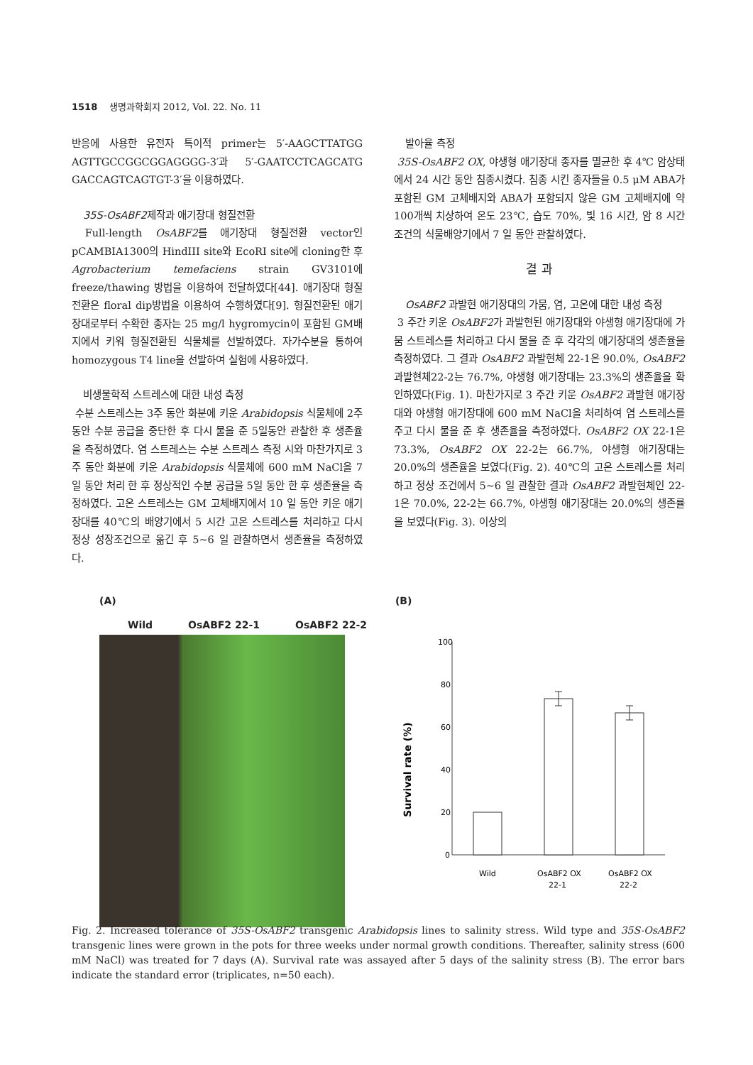1518 생명과학회지 2012, Vol. 22. No. 11
반응에 사용한 유전자 특이적 primer는 5′-AAGCTTATGG AGTTGCCGGCGGAGGGG-3′과 5′-GAATCCTCAGCATG GACCAGTCAGTGT-3′을 이용하였다.
35S-OsABF2제작과 애기장대 형질전환
Full-length OsABF2를 애기장대 형질전환 vector인 pCAMBIA1300의 HindIII site와 EcoRI site에 cloning한 후 Agrobacterium temefaciens strain GV3101에 freeze/thawing 방법을 이용하여 전달하였다[44]. 애기장대 형질전환은 floral dip방법을 이용하여 수행하였다[9]. 형질전환된 애기장대로부터 수확한 종자는 25 mg/l hygromycin이 포함된 GM배지에서 키워 형질전환된 식물체를 선발하였다. 자가수분을 통하여 homozygous T4 line을 선발하여 실험에 사용하였다.
비생물학적 스트레스에 대한 내성 측정
수분 스트레스는 3주 동안 화분에 키운 Arabidopsis 식물체에 2주 동안 수분 공급을 중단한 후 다시 물을 준 5일동안 관찰한 후 생존율을 측정하였다. 염 스트레스는 수분 스트레스 측정 시와 마찬가지로 3주 동안 화분에 키운 Arabidopsis 식물체에 600 mM NaCl을 7일 동안 처리 한 후 정상적인 수분 공급을 5일 동안 한 후 생존율을 측정하였다. 고온 스트레스는 GM 고체배지에서 10 일 동안 키운 애기장대를 40℃의 배양기에서 5 시간 고온 스트레스를 처리하고 다시 정상 성장조건으로 옮긴 후 5~6 일 관찰하면서 생존율을 측정하였다.
발아율 측정
35S-OsABF2 OX, 야생형 애기장대 종자를 멸균한 후 4℃ 암상태에서 24 시간 동안 침종시켰다. 침종 시킨 종자들을 0.5 μM ABA가 포함된 GM 고체배지와 ABA가 포함되지 않은 GM 고체배지에 약 100개씩 치상하여 온도 23℃, 습도 70%, 빛 16 시간, 암 8 시간 조건의 식물배양기에서 7 일 동안 관찰하였다.
결 과
OsABF2 과발현 애기장대의 가뭄, 염, 고온에 대한 내성 측정
3 주간 키운 OsABF2가 과발현된 애기장대와 야생형 애기장대에 가뭄 스트레스를 처리하고 다시 물을 준 후 각각의 애기장대의 생존율을 측정하였다. 그 결과 OsABF2 과발현체 22-1은 90.0%, OsABF2 과발현체22-2는 76.7%, 야생형 애기장대는 23.3%의 생존율을 확인하였다(Fig. 1). 마찬가지로 3 주간 키운 OsABF2 과발현 애기장대와 야생형 애기장대에 600 mM NaCl을 처리하여 염 스트레스를 주고 다시 물을 준 후 생존율을 측정하였다. OsABF2 OX 22-1은 73.3%, OsABF2 OX 22-2는 66.7%, 야생형 애기장대는 20.0%의 생존율을 보였다(Fig. 2). 40℃의 고온 스트레스를 처리하고 정상 조건에서 5~6 일 관찰한 결과 OsABF2 과발현체인 22-1은 70.0%, 22-2는 66.7%, 야생형 애기장대는 20.0%의 생존률을 보였다(Fig. 3). 이상의
(A)
Wild OsABF2 22-1 OsABF2 22-2
(B)
Survival rate (%)
100
80
60
40
20
0
Wild
OsABF2 OX
22-1
OsABF2 OX
22-2
Fig. 2. Increased tolerance of 35S-OsABF2 transgenic Arabidopsis lines to salinity stress. Wild type and 35S-OsABF2 transgenic lines were grown in the pots for three weeks under normal growth conditions. Thereafter, salinity stress (600 mM NaCl) was treated for 7 days (A). Survival rate was assayed after 5 days of the salinity stress (B). The error bars indicate the standard error (triplicates, n=50 each).